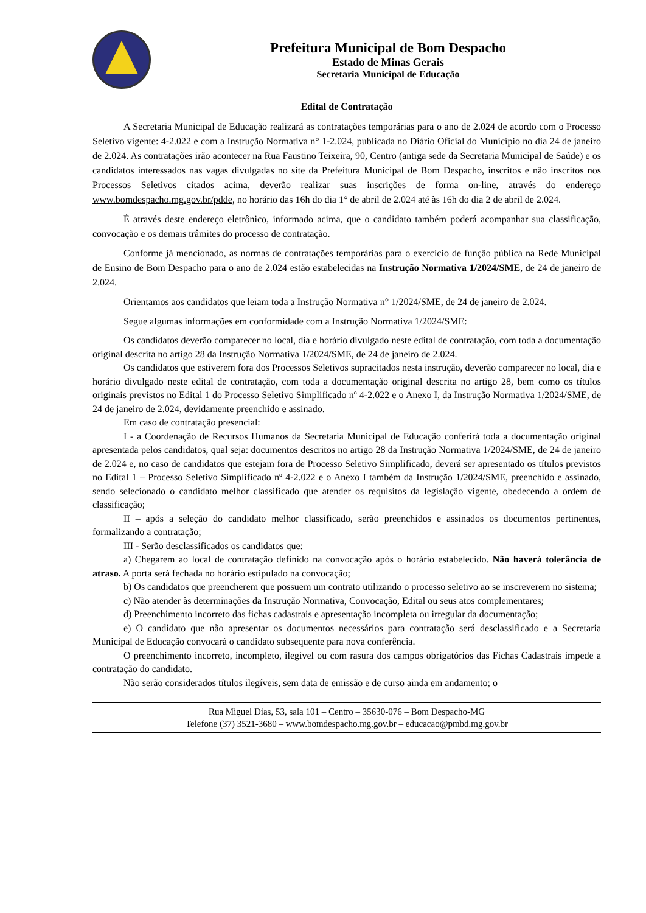Prefeitura Municipal de Bom Despacho
Estado de Minas Gerais
Secretaria Municipal de Educação
Edital de Contratação
A Secretaria Municipal de Educação realizará as contratações temporárias para o ano de 2.024 de acordo com o Processo Seletivo vigente: 4-2.022 e com a Instrução Normativa n° 1-2.024, publicada no Diário Oficial do Município no dia 24 de janeiro de 2.024. As contratações irão acontecer na Rua Faustino Teixeira, 90, Centro (antiga sede da Secretaria Municipal de Saúde) e os candidatos interessados nas vagas divulgadas no site da Prefeitura Municipal de Bom Despacho, inscritos e não inscritos nos Processos Seletivos citados acima, deverão realizar suas inscrições de forma on-line, através do endereço www.bomdespacho.mg.gov.br/pdde, no horário das 16h do dia 1° de abril de 2.024 até às 16h do dia 2 de abril de 2.024.
É através deste endereço eletrônico, informado acima, que o candidato também poderá acompanhar sua classificação, convocação e os demais trâmites do processo de contratação.
Conforme já mencionado, as normas de contratações temporárias para o exercício de função pública na Rede Municipal de Ensino de Bom Despacho para o ano de 2.024 estão estabelecidas na Instrução Normativa 1/2024/SME, de 24 de janeiro de 2.024.
Orientamos aos candidatos que leiam toda a Instrução Normativa n° 1/2024/SME, de 24 de janeiro de 2.024.
Segue algumas informações em conformidade com a Instrução Normativa 1/2024/SME:
Os candidatos deverão comparecer no local, dia e horário divulgado neste edital de contratação, com toda a documentação original descrita no artigo 28 da Instrução Normativa 1/2024/SME, de 24 de janeiro de 2.024.
Os candidatos que estiverem fora dos Processos Seletivos supracitados nesta instrução, deverão comparecer no local, dia e horário divulgado neste edital de contratação, com toda a documentação original descrita no artigo 28, bem como os títulos originais previstos no Edital 1 do Processo Seletivo Simplificado nº 4-2.022 e o Anexo I, da Instrução Normativa 1/2024/SME, de 24 de janeiro de 2.024, devidamente preenchido e assinado.
Em caso de contratação presencial:
I - a Coordenação de Recursos Humanos da Secretaria Municipal de Educação conferirá toda a documentação original apresentada pelos candidatos, qual seja: documentos descritos no artigo 28 da Instrução Normativa 1/2024/SME, de 24 de janeiro de 2.024 e, no caso de candidatos que estejam fora de Processo Seletivo Simplificado, deverá ser apresentado os títulos previstos no Edital 1 – Processo Seletivo Simplificado nº 4-2.022 e o Anexo I também da Instrução 1/2024/SME, preenchido e assinado, sendo selecionado o candidato melhor classificado que atender os requisitos da legislação vigente, obedecendo a ordem de classificação;
II – após a seleção do candidato melhor classificado, serão preenchidos e assinados os documentos pertinentes, formalizando a contratação;
III - Serão desclassificados os candidatos que:
a) Chegarem ao local de contratação definido na convocação após o horário estabelecido. Não haverá tolerância de atraso. A porta será fechada no horário estipulado na convocação;
b) Os candidatos que preencherem que possuem um contrato utilizando o processo seletivo ao se inscreverem no sistema;
c) Não atender às determinações da Instrução Normativa, Convocação, Edital ou seus atos complementares;
d) Preenchimento incorreto das fichas cadastrais e apresentação incompleta ou irregular da documentação;
e) O candidato que não apresentar os documentos necessários para contratação será desclassificado e a Secretaria Municipal de Educação convocará o candidato subsequente para nova conferência.
O preenchimento incorreto, incompleto, ilegível ou com rasura dos campos obrigatórios das Fichas Cadastrais impede a contratação do candidato.
Não serão considerados títulos ilegíveis, sem data de emissão e de curso ainda em andamento; o
Rua Miguel Dias, 53, sala 101 – Centro – 35630-076 – Bom Despacho-MG
Telefone (37) 3521-3680 – www.bomdespacho.mg.gov.br – educacao@pmbd.mg.gov.br